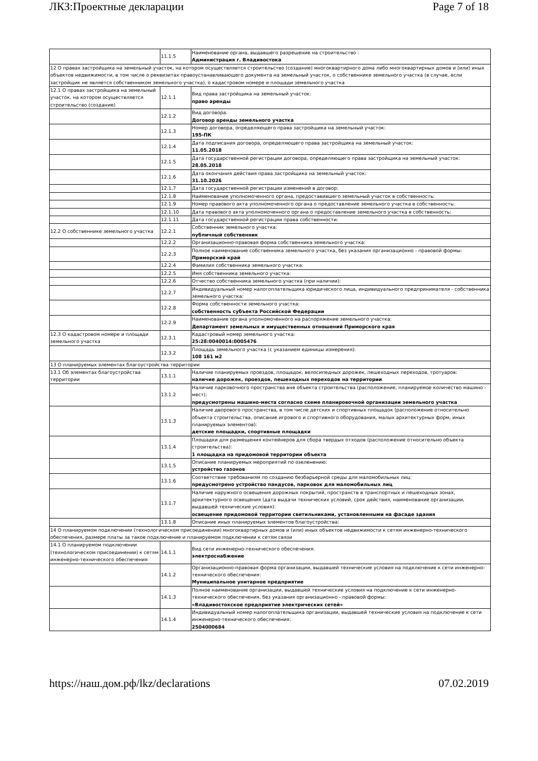ЛКЗ:Проектные декларации Page 7 of 18
| | 11.1.5 | Наименование органа, выдавшего разрешение на строительство : Администрация г. Владивостока |
| 12 О правах застройщика на земельный участок, на котором осуществляется строительство (создание) многоквартирного дома либо многоквартирных домов и (или) иных объектов недвижимости, в том числе о реквизитах правоустанавливающего документа на земельный участок, о собственнике земельного участка (в случае, если застройщик не является собственником земельного участка), о кадастровом номере и площади земельного участка | | |
| 12.1 О правах застройщика на земельный участок, на котором осуществляется строительство (создание) | 12.1.1 | Вид права застройщика на земельный участок: право аренды |
| | 12.1.2 | Вид договора: Договор аренды земельного участка |
| | 12.1.3 | Номер договора, определяющего права застройщика на земельный участок: 195-ПК |
| | 12.1.4 | Дата подписания договора, определяющего права застройщика на земельный участок: 11.05.2018 |
| | 12.1.5 | Дата государственной регистрации договора, определяющего права застройщика на земельный участок: 28.05.2018 |
| | 12.1.6 | Дата окончания действия права застройщика на земельный участок: 31.10.2026 |
| | 12.1.7 | Дата государственной регистрации изменений в договор: |
| | 12.1.8 | Наименование уполномоченного органа, предоставившего земельный участок в собственность: |
| | 12.1.9 | Номер правового акта уполномоченного органа о предоставление земельного участка в собственность: |
| | 12.1.10 | Дата правового акта уполномоченного органа о предоставление земельного участка в собственность: |
| | 12.1.11 | Дата государственной регистрации права собственности: |
| 12.2 О собственнике земельного участка | 12.2.1 | Собственник земельного участка: публичный собственник |
| | 12.2.2 | Организационно-правовая форма собственника земельного участка: |
| | 12.2.3 | Полное наименование собственника земельного участка, без указания организационно - правовой формы: Приморский край |
| | 12.2.4 | Фамилия собственника земельного участка: |
| | 12.2.5 | Имя собственника земельного участка: |
| | 12.2.6 | Отчество собственника земельного участка (при наличии): |
| | 12.2.7 | Индивидуальный номер налогоплательщика юридического лица, индивидуального предпринимателя - собственника земельного участка: |
| | 12.2.8 | Форма собственности земельного участка: собственность субъекта Российской Федерации |
| | 12.2.9 | Наименование органа уполномоченного на распоряжение земельного участка: Департамент земельных и имущественных отношений Приморского края |
| 12.3 О кадастровом номере и площади земельного участка | 12.3.1 | Кадастровый номер земельного участка: 25:28:0040014:0005476 |
| | 12.3.2 | Площадь земельного участка (с указанием единицы измерения): 108 161 м2 |
| 13 О планируемых элементах благоустройства территории | | |
| 13.1 Об элементах благоустройства территории | 13.1.1 | Наличие планируемых проездов, площадок, велосипедных дорожек, пешеходных переходов, тротуаров: наличие дорожек, проездов, пешеходных переходов на территории |
| | 13.1.2 | Наличие парковочного пространства вне объекта строительства (расположение, планируемое количество машино - мест): предусмотрены машино-места согласно схеме планировочной организации земельного участка |
| | 13.1.3 | Наличие дворового пространства, в том числе детских и спортивных площадок (расположение относительно объекта строительства, описание игрового и спортивного оборудования, малых архитектурных форм, иных планируемых элементов): детские площадки, спортивные площадки |
| | 13.1.4 | Площадки для размещения контейнеров для сбора твердых отходов (расположение относительно объекта строительства): 1 площадка на придомовой территории объекта |
| | 13.1.5 | Описание планируемых мероприятий по озеленению: устройство газонов |
| | 13.1.6 | Соответствие требованиям по созданию безбарьерной среды для маломобильных лиц: предусмотрено устройство пандусов, парковок для маломобильных лиц |
| | 13.1.7 | Наличие наружного освещения дорожных покрытий, пространств в транспортных и пешеходных зонах, архитектурного освещения (дата выдачи технических условий, срок действия, наименование организации, выдавшей технические условия): освещение придомовой территории светильниками, установленными на фасаде здания |
| | 13.1.8 | Описание иных планируемых элементов благоустройства: |
| 14 О планируемом подключении (технологическом присоединении) многоквартирных домов и (или) иных объектов недвижимости к сетям инженерно-технического обеспечения, размере платы за такое подключение и планируемом подключении к сетям связи | | |
| 14.1 О планируемом подключении (технологическом присоединении) к сетям инженерно-технического обеспечения | 14.1.1 | Вид сети инженерно-технического обеспечения: электроснабжение |
| | 14.1.2 | Организационно-правовая форма организации, выдавшей технические условия на подключение к сети инженерно-технического обеспечения: Муниципальное унитарное предприятие |
| | 14.1.3 | Полное наименование организации, выдавшей технические условия на подключение к сети инженерно-технического обеспечения, без указания организационно - правовой формы: «Владивостокское предприятие электрических сетей» |
| | 14.1.4 | Индивидуальный номер налогоплательщика организации, выдавшей технические условия на подключение к сети инженерно-технического обеспечения: 2504000684 |
https://наш.дом.рф/lkz/declarations 07.02.2019